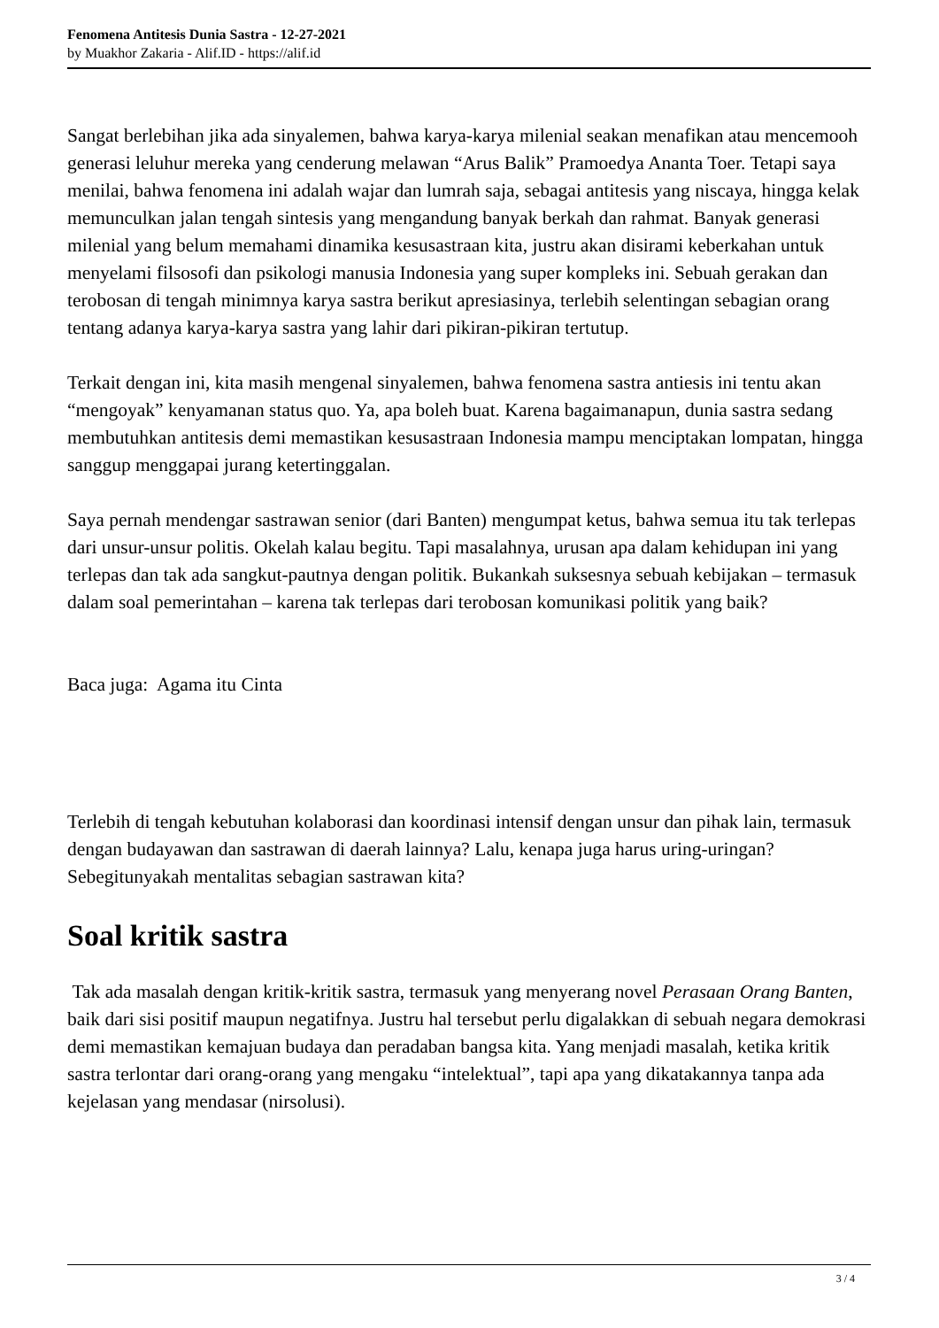Fenomena Antitesis Dunia Sastra - 12-27-2021
by Muakhor Zakaria - Alif.ID - https://alif.id
Sangat berlebihan jika ada sinyalemen, bahwa karya-karya milenial seakan menafikan atau mencemooh generasi leluhur mereka yang cenderung melawan “Arus Balik” Pramoedya Ananta Toer. Tetapi saya menilai, bahwa fenomena ini adalah wajar dan lumrah saja, sebagai antitesis yang niscaya, hingga kelak memunculkan jalan tengah sintesis yang mengandung banyak berkah dan rahmat. Banyak generasi milenial yang belum memahami dinamika kesusastraan kita, justru akan disirami keberkahan untuk menyelami filsosofi dan psikologi manusia Indonesia yang super kompleks ini. Sebuah gerakan dan terobosan di tengah minimnya karya sastra berikut apresiasinya, terlebih selentingan sebagian orang tentang adanya karya-karya sastra yang lahir dari pikiran-pikiran tertutup.
Terkait dengan ini, kita masih mengenal sinyalemen, bahwa fenomena sastra antiesis ini tentu akan “mengoyak” kenyamanan status quo. Ya, apa boleh buat. Karena bagaimanapun, dunia sastra sedang membutuhkan antitesis demi memastikan kesusastraan Indonesia mampu menciptakan lompatan, hingga sanggup menggapai jurang ketertinggalan.
Saya pernah mendengar sastrawan senior (dari Banten) mengumpat ketus, bahwa semua itu tak terlepas dari unsur-unsur politis. Okelah kalau begitu. Tapi masalahnya, urusan apa dalam kehidupan ini yang terlepas dan tak ada sangkut-pautnya dengan politik. Bukankah suksesnya sebuah kebijakan – termasuk dalam soal pemerintahan – karena tak terlepas dari terobosan komunikasi politik yang baik?
Baca juga: Agama itu Cinta
Terlebih di tengah kebutuhan kolaborasi dan koordinasi intensif dengan unsur dan pihak lain, termasuk dengan budayawan dan sastrawan di daerah lainnya? Lalu, kenapa juga harus uring-uringan? Sebegitunyakah mentalitas sebagian sastrawan kita?
Soal kritik sastra
Tak ada masalah dengan kritik-kritik sastra, termasuk yang menyerang novel Perasaan Orang Banten, baik dari sisi positif maupun negatifnya. Justru hal tersebut perlu digalakkan di sebuah negara demokrasi demi memastikan kemajuan budaya dan peradaban bangsa kita. Yang menjadi masalah, ketika kritik sastra terlontar dari orang-orang yang mengaku “intelektual”, tapi apa yang dikatakannya tanpa ada kejelasan yang mendasar (nirsolusi).
3 / 4